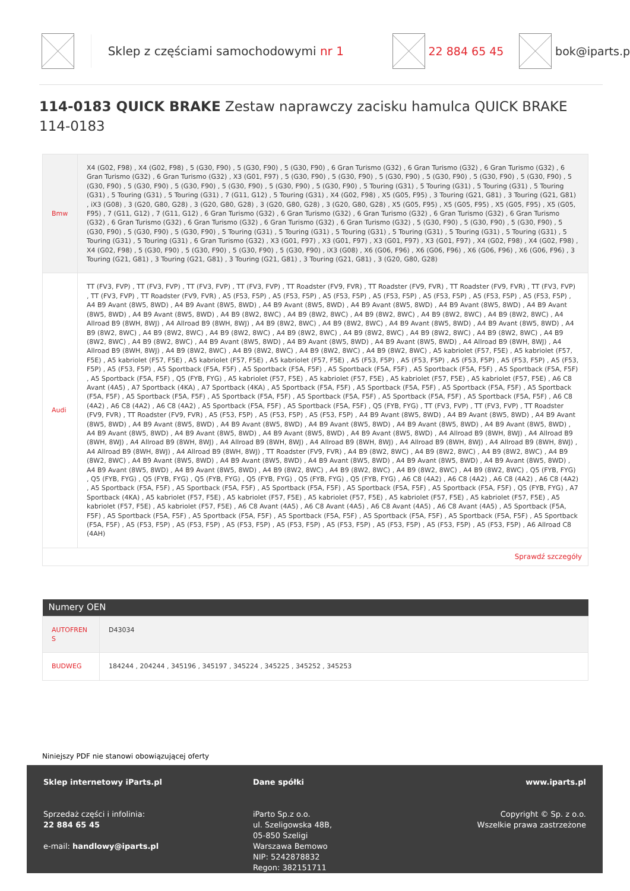Sklep z częściami samochodowymi nr 1
22 884 65 45 bok@iparts.p
114-0183 QUICK BRAKE Zestaw naprawczy zacisku hamulca QUICK BRAKE 114-0183
| Bmw | X4 (G02, F98) , X4 (G02, F98) , 5 (G30, F90) , 5 (G30, F90) , 5 (G30, F90) , 6 Gran Turismo (G32) , 6 Gran Turismo (G32) , 6 Gran Turismo (G32) , 6 Gran Turismo (G32) , 6 Gran Turismo (G32) , X3 (G01, F97) , 5 (G30, F90) , 5 (G30, F90) , 5 (G30, F90) , 5 (G30, F90) , 5 (G30, F90) , 5 (G30, F90) , 5 (G30, F90) , 5 (G30, F90) , 5 (G30, F90) , 5 (G30, F90) , 5 (G30, F90) , 5 (G30, F90) , 5 Touring (G31) , 5 Touring (G31) , 5 Touring (G31) , 5 Touring (G31) , 5 Touring (G31) , 5 Touring (G31) , 7 (G11, G12) , 5 Touring (G31) , X4 (G02, F98) , X5 (G05, F95) , 3 Touring (G21, G81) , 3 Touring (G21, G81) , iX3 (G08) , 3 (G20, G80, G28) , 3 (G20, G80, G28) , 3 (G20, G80, G28) , 3 (G20, G80, G28) , X5 (G05, F95) , X5 (G05, F95) , X5 (G05, F95) , X5 (G05, F95) , 7 (G11, G12) , 7 (G11, G12) , 6 Gran Turismo (G32) , 6 Gran Turismo (G32) , 6 Gran Turismo (G32) , 6 Gran Turismo (G32) , 6 Gran Turismo (G32) , 6 Gran Turismo (G32) , 6 Gran Turismo (G32) , 6 Gran Turismo (G32) , 6 Gran Turismo (G32) , 5 (G30, F90) , 5 (G30, F90) , 5 (G30, F90) , 5 (G30, F90) , 5 (G30, F90) , 5 (G30, F90) , 5 Touring (G31) , 5 Touring (G31) , 5 Touring (G31) , 5 Touring (G31) , 5 Touring (G31) , 5 Touring (G31) , 5 Touring (G31) , 5 Touring (G31) , 6 Gran Turismo (G32) , X3 (G01, F97) , X3 (G01, F97) , X3 (G01, F97) , X3 (G01, F97) , X4 (G02, F98) , X4 (G02, F98) , X4 (G02, F98) , 5 (G30, F90) , 5 (G30, F90) , 5 (G30, F90) , 5 (G30, F90) , iX3 (G08) , X6 (G06, F96) , X6 (G06, F96) , X6 (G06, F96) , X6 (G06, F96) , 3 Touring (G21, G81) , 3 Touring (G21, G81) , 3 Touring (G21, G81) , 3 Touring (G21, G81) , 3 (G20, G80, G28) |
| Audi | TT (FV3, FVP) , TT (FV3, FVP) , TT (FV3, FVP) , TT (FV3, FVP) , TT Roadster (FV9, FVR) , TT Roadster (FV9, FVR) , TT Roadster (FV9, FVR) , TT (FV3, FVP) , TT (FV3, FVP) , TT Roadster (FV9, FVR) , A5 (F53, F5P) , A5 (F53, F5P) , A5 (F53, F5P) , A5 (F53, F5P) , A5 (F53, F5P) , A5 (F53, F5P) , A5 (F53, F5P) , A4 B9 Avant (8W5, 8WD) , A4 B9 Avant (8W5, 8WD) , A4 B9 Avant (8W5, 8WD) , A4 B9 Avant (8W5, 8WD) , A4 B9 Avant (8W5, 8WD) , A4 B9 Avant (8W5, 8WD) , A4 B9 Avant (8W5, 8WD) , A4 B9 (8W2, 8WC) , A4 B9 (8W2, 8WC) , A4 B9 (8W2, 8WC) , A4 B9 (8W2, 8WC) , A4 B9 (8W2, 8WC) , A4 Allroad B9 (8WH, 8WJ) , A4 Allroad B9 (8WH, 8WJ) , A4 B9 (8W2, 8WC) , A4 B9 (8W2, 8WC) , A4 B9 Avant (8W5, 8WD) , A4 B9 Avant (8W5, 8WD) , A4 B9 (8W2, 8WC) , A4 B9 (8W2, 8WC) , A4 B9 (8W2, 8WC) , A4 B9 (8W2, 8WC) , A4 B9 (8W2, 8WC) , A4 B9 (8W2, 8WC) , A4 B9 (8W2, 8WC) , A4 B9 (8W2, 8WC) , A4 B9 (8W2, 8WC) , A4 B9 Avant (8W5, 8WD) , A4 B9 Avant (8W5, 8WD) , A4 B9 Avant (8W5, 8WD) , A4 Allroad B9 (8WH, 8WJ) , A4 Allroad B9 (8WH, 8WJ) , A4 B9 (8W2, 8WC) , A4 B9 (8W2, 8WC) , A4 B9 (8W2, 8WC) , A4 B9 (8W2, 8WC) , A5 kabriolet (F57, F5E) , A5 kabriolet (F57, F5E) , A5 kabriolet (F57, F5E) , A5 kabriolet (F57, F5E) , A5 kabriolet (F57, F5E) , A5 (F53, F5P) , A5 (F53, F5P) , A5 (F53, F5P) , A5 (F53, F5P) , A5 (F53, F5P) , A5 (F53, F5P) , A5 Sportback (F5A, F5F) , A5 Sportback (F5A, F5F) , A5 Sportback (F5A, F5F) , A5 Sportback (F5A, F5F) , A5 Sportback (F5A, F5F) , A5 Sportback (F5A, F5F) , Q5 (FYB, FYG) , A5 kabriolet (F57, F5E) , A5 kabriolet (F57, F5E) , A5 kabriolet (F57, F5E) , A5 kabriolet (F57, F5E) , A6 C8 Avant (4A5) , A7 Sportback (4KA) , A7 Sportback (4KA) , A5 Sportback (F5A, F5F) , A5 Sportback (F5A, F5F) , A5 Sportback (F5A, F5F) , A5 Sportback (F5A, F5F) , A5 Sportback (F5A, F5F) , A5 Sportback (F5A, F5F) , A5 Sportback (F5A, F5F) , A5 Sportback (F5A, F5F) , A5 Sportback (F5A, F5F) , A6 C8 (4A2) , A6 C8 (4A2) , A6 C8 (4A2) , A5 Sportback (F5A, F5F) , A5 Sportback (F5A, F5F) , Q5 (FYB, FYG) , TT (FV3, FVP) , TT (FV3, FVP) , TT Roadster (FV9, FVR) , TT Roadster (FV9, FVR) , A5 (F53, F5P) , A5 (F53, F5P) , A5 (F53, F5P) , A4 B9 Avant (8W5, 8WD) , A4 B9 Avant (8W5, 8WD) , A4 B9 Avant (8W5, 8WD) , A4 B9 Avant (8W5, 8WD) , A4 B9 Avant (8W5, 8WD) , A4 B9 Avant (8W5, 8WD) , A4 B9 Avant (8W5, 8WD) , A4 B9 Avant (8W5, 8WD) , A4 B9 Avant (8W5, 8WD) , A4 B9 Avant (8W5, 8WD) , A4 B9 Avant (8W5, 8WD) , A4 B9 Avant (8W5, 8WD) , A4 Allroad B9 (8WH, 8WJ) , A4 Allroad B9 (8WH, 8WJ) , A4 Allroad B9 (8WH, 8WJ) , A4 Allroad B9 (8WH, 8WJ) , A4 Allroad B9 (8WH, 8WJ) , A4 Allroad B9 (8WH, 8WJ) , A4 Allroad B9 (8WH, 8WJ) , A4 Allroad B9 (8WH, 8WJ) , A4 Allroad B9 (8WH, 8WJ) , TT Roadster (FV9, FVR) , A4 B9 (8W2, 8WC) , A4 B9 (8W2, 8WC) , A4 B9 (8W2, 8WC) , A4 B9 (8W2, 8WC) , A4 B9 Avant (8W5, 8WD) , A4 B9 Avant (8W5, 8WD) , A4 B9 Avant (8W5, 8WD) , A4 B9 Avant (8W5, 8WD) , A4 B9 Avant (8W5, 8WD) , A4 B9 Avant (8W5, 8WD) , A4 B9 Avant (8W5, 8WD) , A4 B9 (8W2, 8WC) , A4 B9 (8W2, 8WC) , A4 B9 (8W2, 8WC) , A4 B9 (8W2, 8WC) , Q5 (FYB, FYG) , Q5 (FYB, FYG) , Q5 (FYB, FYG) , Q5 (FYB, FYG) , Q5 (FYB, FYG) , Q5 (FYB, FYG) , Q5 (FYB, FYG) , A6 C8 (4A2) , A6 C8 (4A2) , A6 C8 (4A2) , A6 C8 (4A2) , A5 Sportback (F5A, F5F) , A5 Sportback (F5A, F5F) , A5 Sportback (F5A, F5F) , A5 Sportback (F5A, F5F) , A5 Sportback (F5A, F5F) , Q5 (FYB, FYG) , A7 Sportback (4KA) , A5 kabriolet (F57, F5E) , A5 kabriolet (F57, F5E) , A5 kabriolet (F57, F5E) , A5 kabriolet (F57, F5E) , A5 kabriolet (F57, F5E) , A5 kabriolet (F57, F5E) , A5 kabriolet (F57, F5E) , A6 C8 Avant (4A5) , A6 C8 Avant (4A5) , A6 C8 Avant (4A5) , A6 C8 Avant (4A5) , A5 Sportback (F5A, F5F) , A5 Sportback (F5A, F5F) , A5 Sportback (F5A, F5F) , A5 Sportback (F5A, F5F) , A5 Sportback (F5A, F5F) , A5 Sportback (F5A, F5F) , A5 Sportback (F5A, F5F) , A5 (F53, F5P) , A5 (F53, F5P) , A5 (F53, F5P) , A5 (F53, F5P) , A5 (F53, F5P) , A5 (F53, F5P) , A5 (F53, F5P) , A5 (F53, F5P) , A6 Allroad C8 (4AH) |
| Sprawdź szczegóły | |
| Numery OEN | |
| --- | --- |
| AUTOFREN S | D43034 |
| BUDWEG | 184244 , 204244 , 345196 , 345197 , 345224 , 345225 , 345252 , 345253 |
Niniejszy PDF nie stanowi obowiązującej oferty
Sklep internetowy iParts.pl
Sprzedaż części i infolinia:
22 884 65 45
e-mail: handlowy@iparts.pl
Dane spółki
iParto Sp.z o.o.
ul. Szeligowska 48B,
05-850 Szeligi
Warszawa Bemowo
NIP: 5242878832
Regon: 382151711
www.iparts.pl
Copyright © Sp. z o.o.
Wszelkie prawa zastrzeżone